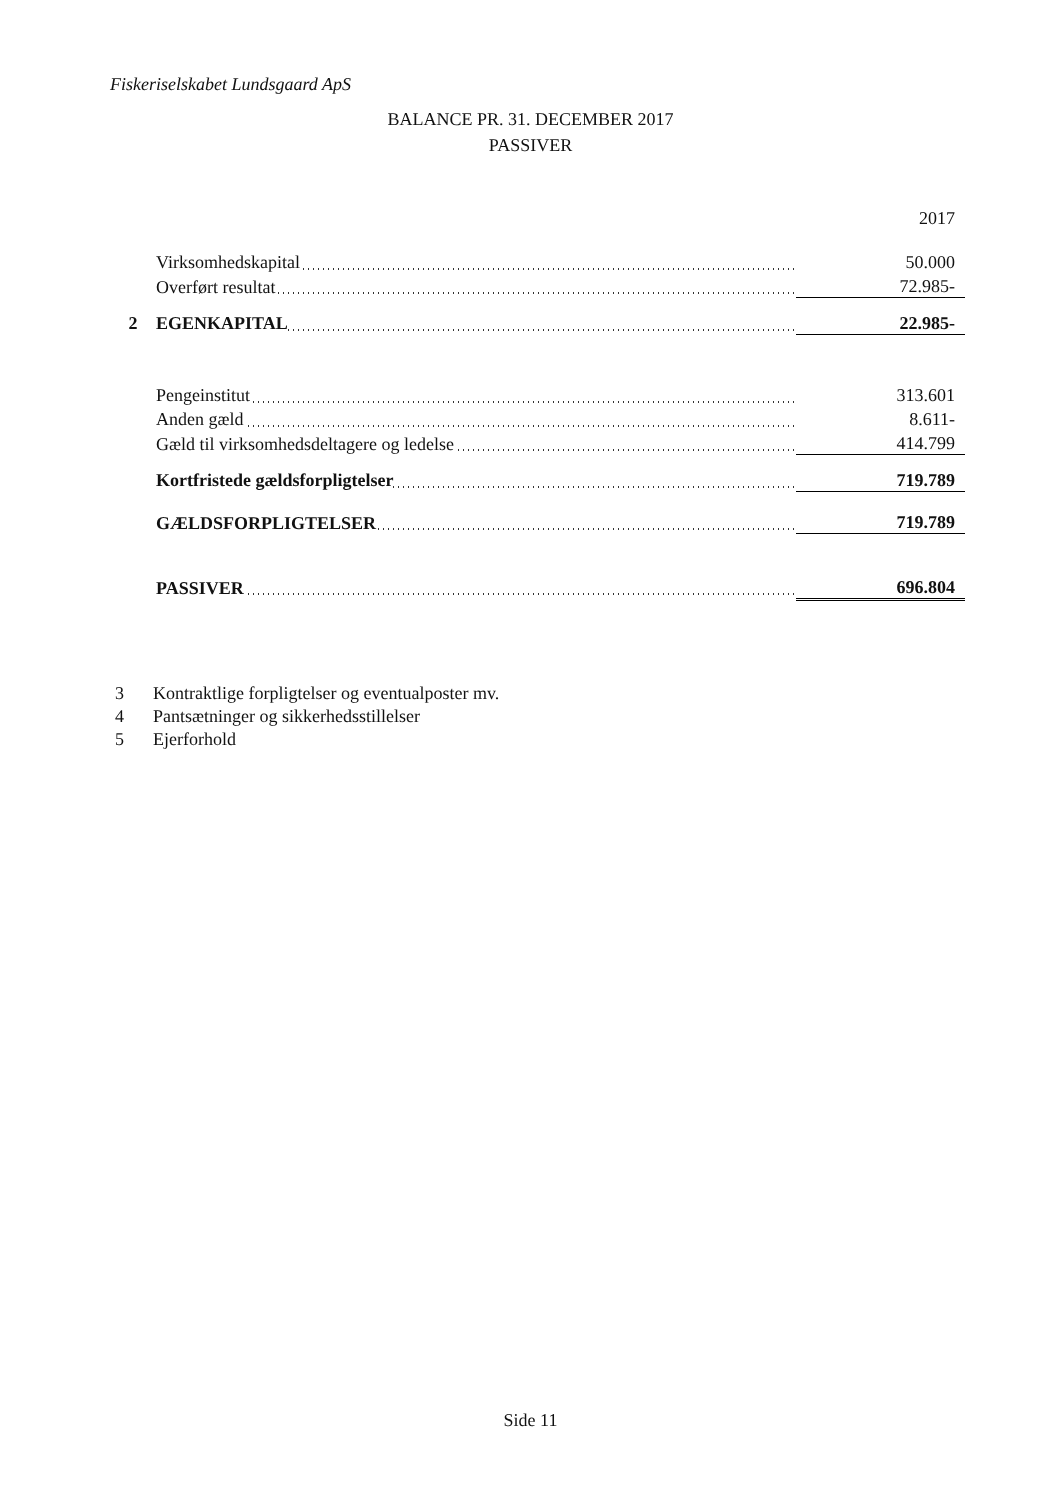Fiskeriselskabet Lundsgaard ApS
BALANCE PR. 31. DECEMBER 2017
PASSIVER
| | | 2017 |
| | Virksomhedskapital | 50.000 |
| | Overført resultat | 72.985- |
| 2 | EGENKAPITAL | 22.985- |
| | Pengeinstitut | 313.601 |
| | Anden gæld | 8.611- |
| | Gæld til virksomhedsdeltagere og ledelse | 414.799 |
| | Kortfristede gældsforpligtelser | 719.789 |
| | GÆLDSFORPLIGTELSER | 719.789 |
| | PASSIVER | 696.804 |
3 Kontraktlige forpligtelser og eventualposter mv.
4 Pantsætninger og sikkerhedsstillelser
5 Ejerforhold
Side 11